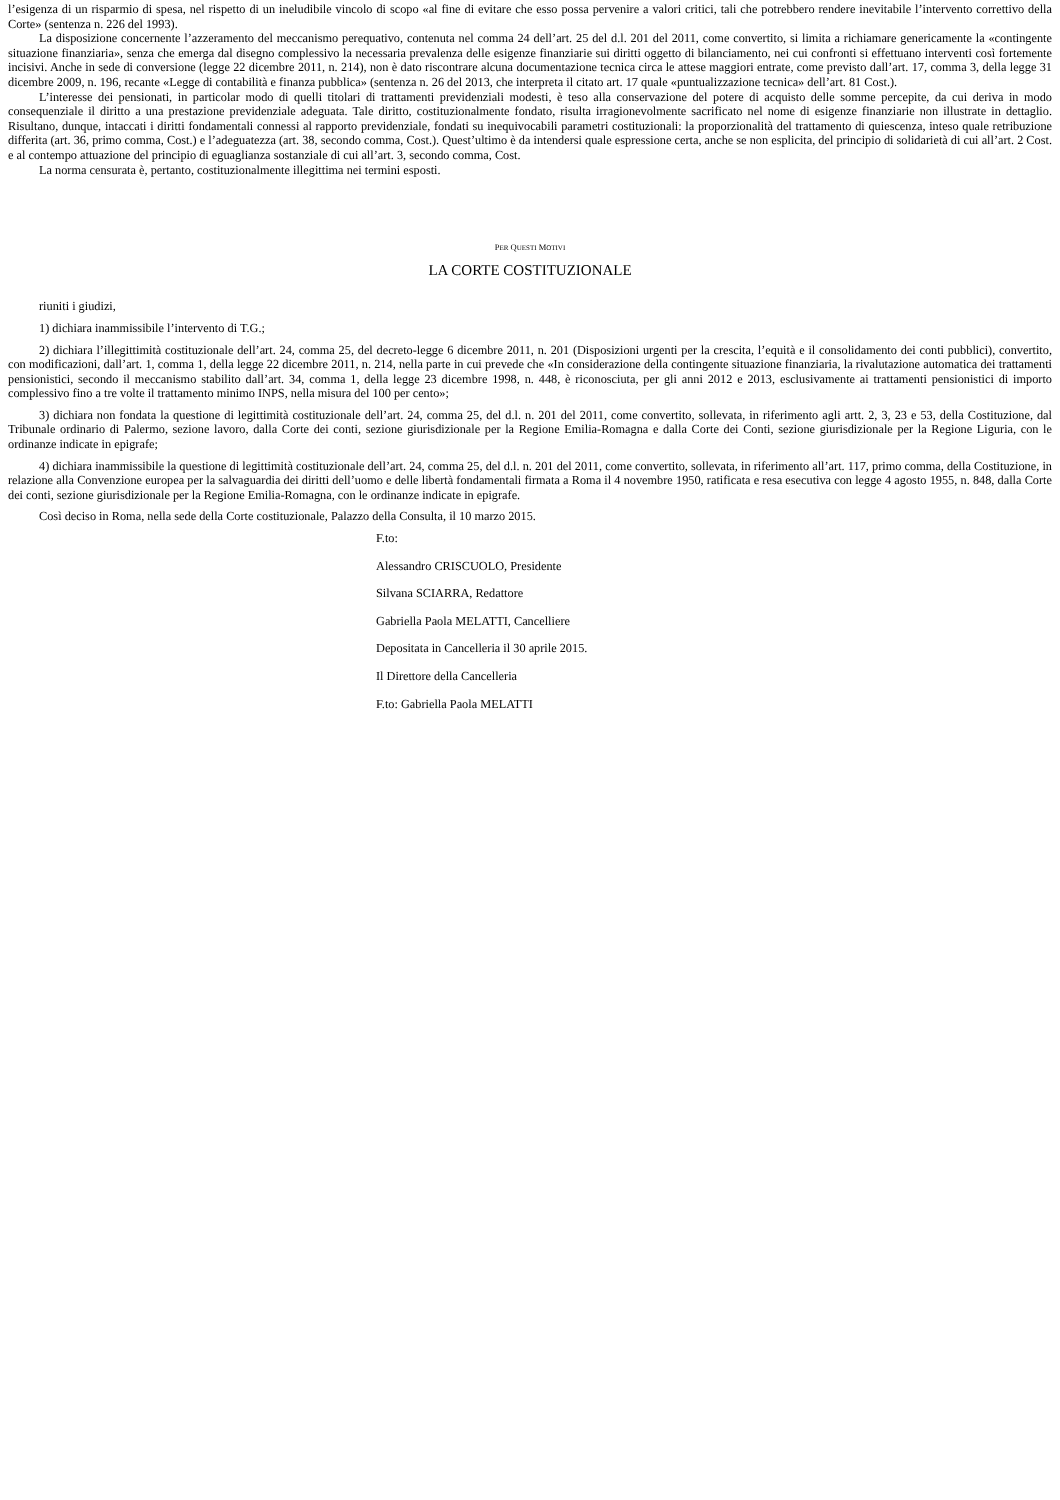l’esigenza di un risparmio di spesa, nel rispetto di un ineludibile vincolo di scopo «al fine di evitare che esso possa pervenire a valori critici, tali che potrebbero rendere inevitabile l’intervento correttivo della Corte» (sentenza n. 226 del 1993).
La disposizione concernente l’azzeramento del meccanismo perequativo, contenuta nel comma 24 dell’art. 25 del d.l. 201 del 2011, come convertito, si limita a richiamare genericamente la «contingente situazione finanziaria», senza che emerga dal disegno complessivo la necessaria prevalenza delle esigenze finanziarie sui diritti oggetto di bilanciamento, nei cui confronti si effettuano interventi così fortemente incisivi. Anche in sede di conversione (legge 22 dicembre 2011, n. 214), non è dato riscontrare alcuna documentazione tecnica circa le attese maggiori entrate, come previsto dall’art. 17, comma 3, della legge 31 dicembre 2009, n. 196, recante «Legge di contabilità e finanza pubblica» (sentenza n. 26 del 2013, che interpreta il citato art. 17 quale «puntualizzazione tecnica» dell’art. 81 Cost.).
L’interesse dei pensionati, in particolar modo di quelli titolari di trattamenti previdenziali modesti, è teso alla conservazione del potere di acquisto delle somme percepite, da cui deriva in modo consequenziale il diritto a una prestazione previdenziale adeguata. Tale diritto, costituzionalmente fondato, risulta irragionevolmente sacrificato nel nome di esigenze finanziarie non illustrate in dettaglio. Risultano, dunque, intaccati i diritti fondamentali connessi al rapporto previdenziale, fondati su inequivocabili parametri costituzionali: la proporzionalità del trattamento di quiescenza, inteso quale retribuzione differita (art. 36, primo comma, Cost.) e l’adeguatezza (art. 38, secondo comma, Cost.). Quest’ultimo è da intendersi quale espressione certa, anche se non esplicita, del principio di solidarietà di cui all’art. 2 Cost. e al contempo attuazione del principio di eguaglianza sostanziale di cui all’art. 3, secondo comma, Cost.
La norma censurata è, pertanto, costituzionalmente illegittima nei termini esposti.
PER QUESTI MOTIVI
LA CORTE COSTITUZIONALE
riuniti i giudizi,
1) dichiara inammissibile l’intervento di T.G.;
2) dichiara l’illegittimità costituzionale dell’art. 24, comma 25, del decreto-legge 6 dicembre 2011, n. 201 (Disposizioni urgenti per la crescita, l’equità e il consolidamento dei conti pubblici), convertito, con modificazioni, dall’art. 1, comma 1, della legge 22 dicembre 2011, n. 214, nella parte in cui prevede che «In considerazione della contingente situazione finanziaria, la rivalutazione automatica dei trattamenti pensionistici, secondo il meccanismo stabilito dall’art. 34, comma 1, della legge 23 dicembre 1998, n. 448, è riconosciuta, per gli anni 2012 e 2013, esclusivamente ai trattamenti pensionistici di importo complessivo fino a tre volte il trattamento minimo INPS, nella misura del 100 per cento»;
3) dichiara non fondata la questione di legittimità costituzionale dell’art. 24, comma 25, del d.l. n. 201 del 2011, come convertito, sollevata, in riferimento agli artt. 2, 3, 23 e 53, della Costituzione, dal Tribunale ordinario di Palermo, sezione lavoro, dalla Corte dei conti, sezione giurisdizionale per la Regione Emilia-Romagna e dalla Corte dei Conti, sezione giurisdizionale per la Regione Liguria, con le ordinanze indicate in epigrafe;
4) dichiara inammissibile la questione di legittimità costituzionale dell’art. 24, comma 25, del d.l. n. 201 del 2011, come convertito, sollevata, in riferimento all’art. 117, primo comma, della Costituzione, in relazione alla Convenzione europea per la salvaguardia dei diritti dell’uomo e delle libertà fondamentali firmata a Roma il 4 novembre 1950, ratificata e resa esecutiva con legge 4 agosto 1955, n. 848, dalla Corte dei conti, sezione giurisdizionale per la Regione Emilia-Romagna, con le ordinanze indicate in epigrafe.
Così deciso in Roma, nella sede della Corte costituzionale, Palazzo della Consulta, il 10 marzo 2015.
F.to:
Alessandro CRISCUOLO, Presidente
Silvana SCIARRA, Redattore
Gabriella Paola MELATTI, Cancelliere
Depositata in Cancelleria il 30 aprile 2015.
Il Direttore della Cancelleria
F.to: Gabriella Paola MELATTI